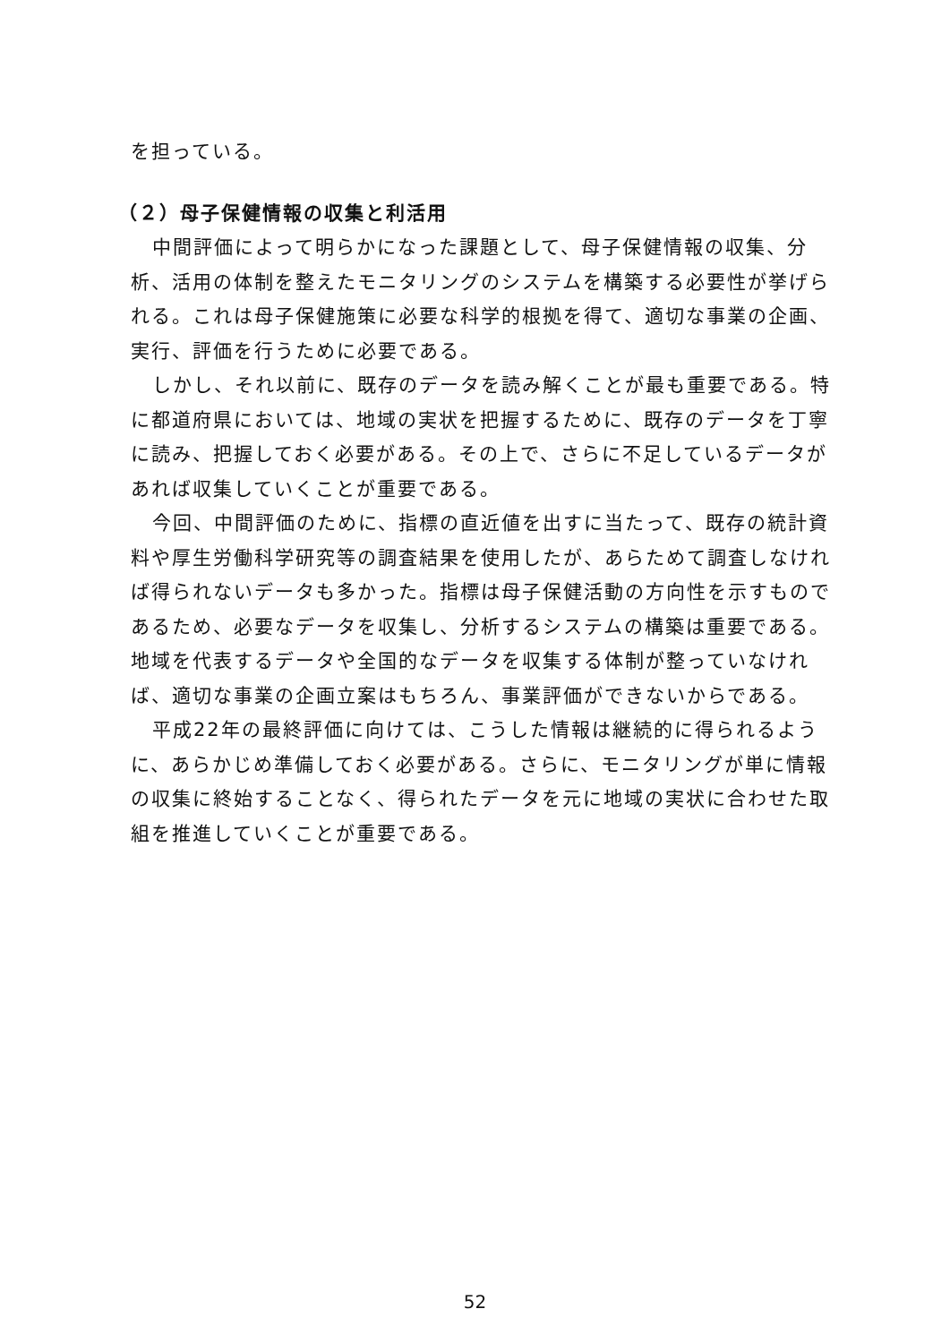を担っている。
（２）母子保健情報の収集と利活用
中間評価によって明らかになった課題として、母子保健情報の収集、分析、活用の体制を整えたモニタリングのシステムを構築する必要性が挙げられる。これは母子保健施策に必要な科学的根拠を得て、適切な事業の企画、実行、評価を行うために必要である。
しかし、それ以前に、既存のデータを読み解くことが最も重要である。特に都道府県においては、地域の実状を把握するために、既存のデータを丁寧に読み、把握しておく必要がある。その上で、さらに不足しているデータがあれば収集していくことが重要である。
今回、中間評価のために、指標の直近値を出すに当たって、既存の統計資料や厚生労働科学研究等の調査結果を使用したが、あらためて調査しなければ得られないデータも多かった。指標は母子保健活動の方向性を示すものであるため、必要なデータを収集し、分析するシステムの構築は重要である。地域を代表するデータや全国的なデータを収集する体制が整っていなければ、適切な事業の企画立案はもちろん、事業評価ができないからである。
平成22年の最終評価に向けては、こうした情報は継続的に得られるように、あらかじめ準備しておく必要がある。さらに、モニタリングが単に情報の収集に終始することなく、得られたデータを元に地域の実状に合わせた取組を推進していくことが重要である。
52